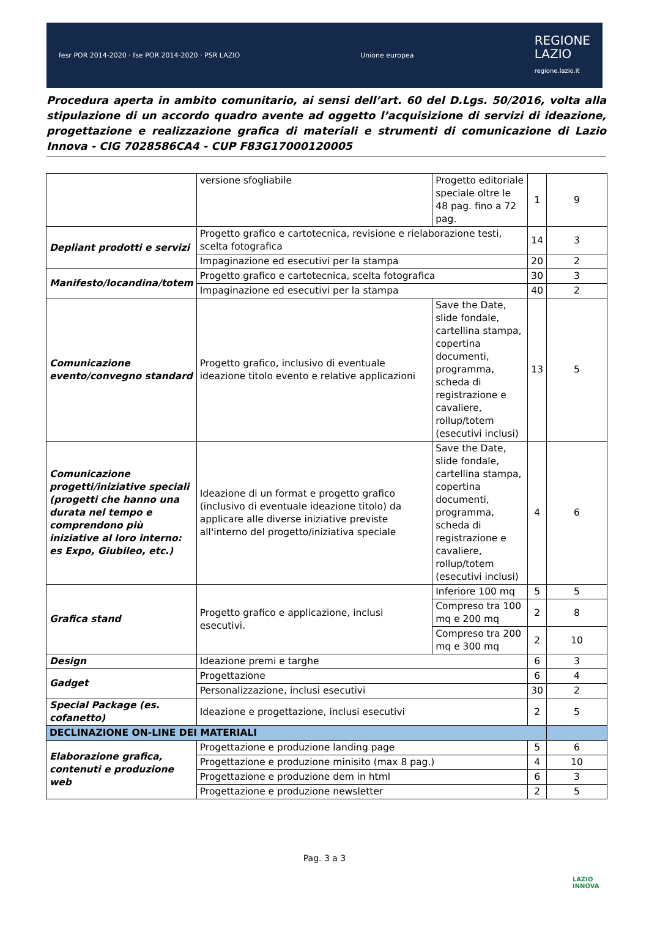fesr POR 2014-2020 · fse POR 2014-2020 · PSR LAZIO Unione europea
REGIONE
LAZIO
regione.lazio.it
Procedura aperta in ambito comunitario, ai sensi dell’art. 60 del D.Lgs. 50/2016, volta alla stipulazione di un accordo quadro avente ad oggetto l’acquisizione di servizi di ideazione, progettazione e realizzazione grafica di materiali e strumenti di comunicazione di Lazio Innova - CIG 7028586CA4 - CUP F83G17000120005
| | versione sfogliabile | Progetto editoriale speciale oltre le 48 pag. fino a 72 pag. | 1 | 9 |
| Depliant prodotti e servizi | Progetto grafico e cartotecnica, revisione e rielaborazione testi, scelta fotografica | | 14 | 3 |
| | Impaginazione ed esecutivi per la stampa | | 20 | 2 |
| Manifesto/locandina/totem | Progetto grafico e cartotecnica, scelta fotografica | | 30 | 3 |
| | Impaginazione ed esecutivi per la stampa | | 40 | 2 |
| Comunicazione evento/convegno standard | Progetto grafico, inclusivo di eventuale ideazione titolo evento e relative applicazioni | Save the Date, slide fondale, cartellina stampa, copertina documenti, programma, scheda di registrazione e cavaliere, rollup/totem (esecutivi inclusi) | 13 | 5 |
| Comunicazione progetti/iniziative speciali (progetti che hanno una durata nel tempo e comprendono più iniziative al loro interno: es Expo, Giubileo, etc.) | Ideazione di un format e progetto grafico (inclusivo di eventuale ideazione titolo) da applicare alle diverse iniziative previste all'interno del progetto/iniziativa speciale | Save the Date, slide fondale, cartellina stampa, copertina documenti, programma, scheda di registrazione e cavaliere, rollup/totem (esecutivi inclusi) | 4 | 6 |
| Grafica stand | Progetto grafico e applicazione, inclusi esecutivi. | Inferiore 100 mq | 5 | 5 |
| | | Compreso tra 100 mq e 200 mq | 2 | 8 |
| | | Compreso tra 200 mq e 300 mq | 2 | 10 |
| Design | Ideazione premi e targhe | | 6 | 3 |
| Gadget | Progettazione | | 6 | 4 |
| | Personalizzazione, inclusi esecutivi | | 30 | 2 |
| Special Package (es. cofanetto) | Ideazione e progettazione, inclusi esecutivi | | 2 | 5 |
| DECLINAZIONE ON-LINE DEI MATERIALI | | | | |
| Elaborazione grafica, contenuti e produzione web | Progettazione e produzione landing page | | 5 | 6 |
| | Progettazione e produzione minisito (max 8 pag.) | | 4 | 10 |
| | Progettazione e produzione dem in html | | 6 | 3 |
| | Progettazione e produzione newsletter | | 2 | 5 |
Pag. 3 a 3
LAZIO
INNOVA